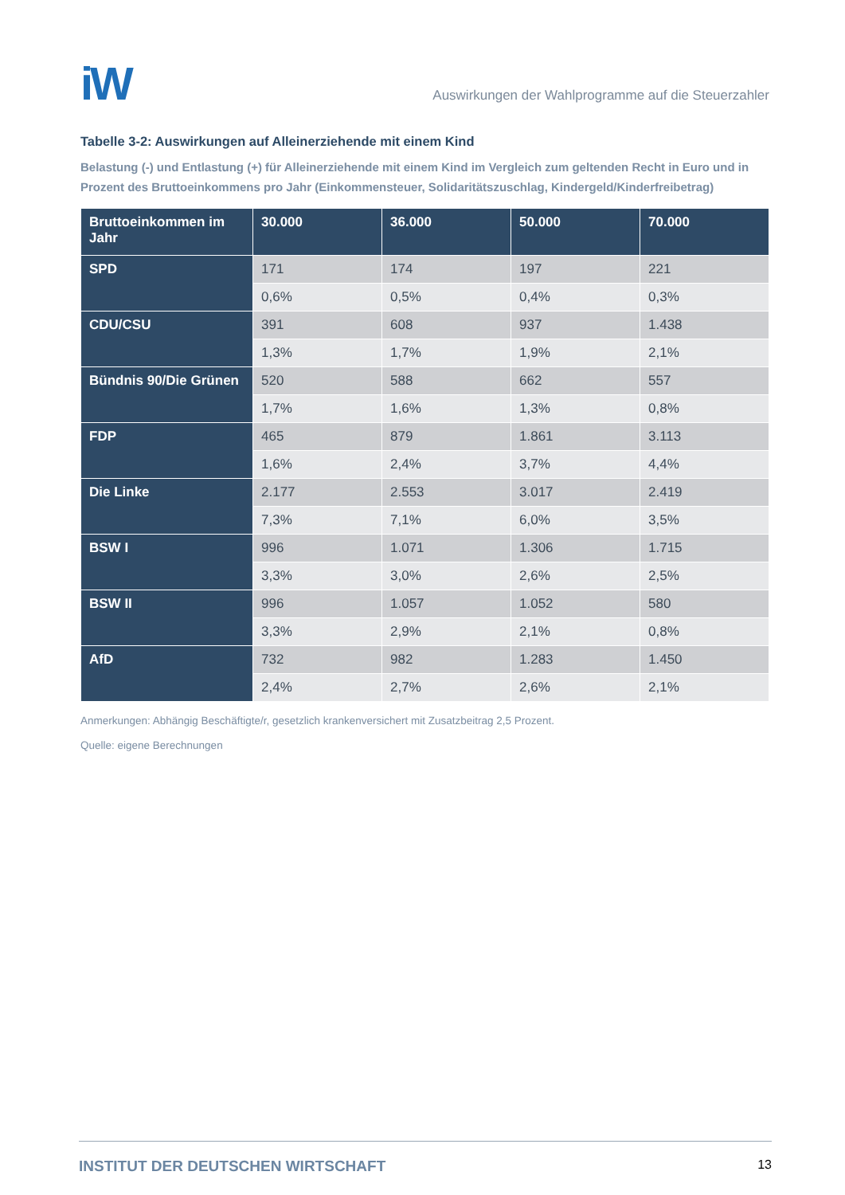iW
Auswirkungen der Wahlprogramme auf die Steuerzahler
Tabelle 3-2: Auswirkungen auf Alleinerziehende mit einem Kind
Belastung (-) und Entlastung (+) für Alleinerziehende mit einem Kind im Vergleich zum geltenden Recht in Euro und in Prozent des Bruttoeinkommens pro Jahr (Einkommensteuer, Solidaritätszuschlag, Kindergeld/Kinderfreibetrag)
| Bruttoeinkommen im Jahr | 30.000 | 36.000 | 50.000 | 70.000 |
| --- | --- | --- | --- | --- |
| SPD | 171 | 174 | 197 | 221 |
| | 0,6% | 0,5% | 0,4% | 0,3% |
| CDU/CSU | 391 | 608 | 937 | 1.438 |
| | 1,3% | 1,7% | 1,9% | 2,1% |
| Bündnis 90/Die Grünen | 520 | 588 | 662 | 557 |
| | 1,7% | 1,6% | 1,3% | 0,8% |
| FDP | 465 | 879 | 1.861 | 3.113 |
| | 1,6% | 2,4% | 3,7% | 4,4% |
| Die Linke | 2.177 | 2.553 | 3.017 | 2.419 |
| | 7,3% | 7,1% | 6,0% | 3,5% |
| BSW I | 996 | 1.071 | 1.306 | 1.715 |
| | 3,3% | 3,0% | 2,6% | 2,5% |
| BSW II | 996 | 1.057 | 1.052 | 580 |
| | 3,3% | 2,9% | 2,1% | 0,8% |
| AfD | 732 | 982 | 1.283 | 1.450 |
| | 2,4% | 2,7% | 2,6% | 2,1% |
Anmerkungen: Abhängig Beschäftigte/r, gesetzlich krankenversichert mit Zusatzbeitrag 2,5 Prozent.
Quelle: eigene Berechnungen
INSTITUT DER DEUTSCHEN WIRTSCHAFT 13